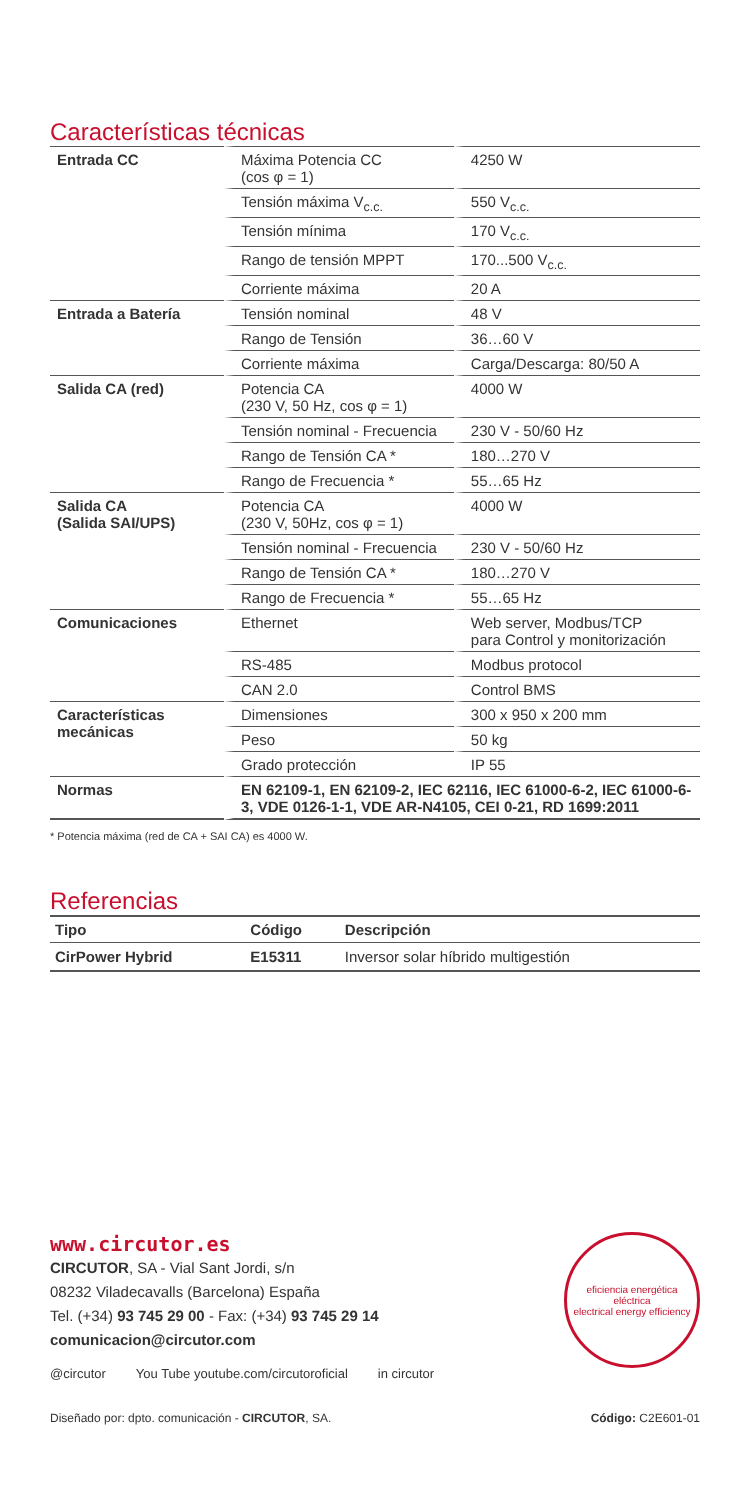Características técnicas
| Entrada CC | Máxima Potencia CC (cos φ = 1) | 4250 W |
| | Tensión máxima V<sub>c.c.</sub> | 550 V<sub>c.c.</sub> |
| | Tensión mínima | 170 V<sub>c.c.</sub> |
| | Rango de tensión MPPT | 170...500 V<sub>c.c.</sub> |
| | Corriente máxima | 20 A |
| Entrada a Batería | Tensión nominal | 48 V |
| | Rango de Tensión | 36…60 V |
| | Corriente máxima | Carga/Descarga: 80/50 A |
| Salida CA (red) | Potencia CA (230 V, 50 Hz, cos φ = 1) | 4000 W |
| | Tensión nominal - Frecuencia | 230 V - 50/60 Hz |
| | Rango de Tensión CA * | 180…270 V |
| | Rango de Frecuencia * | 55…65 Hz |
| Salida CA (Salida SAI/UPS) | Potencia CA (230 V, 50Hz, cos φ = 1) | 4000 W |
| | Tensión nominal - Frecuencia | 230 V - 50/60 Hz |
| | Rango de Tensión CA * | 180…270 V |
| | Rango de Frecuencia * | 55…65 Hz |
| Comunicaciones | Ethernet | Web server, Modbus/TCP para Control y monitorización |
| | RS-485 | Modbus protocol |
| | CAN 2.0 | Control BMS |
| Características mecánicas | Dimensiones | 300 x 950 x 200 mm |
| | Peso | 50 kg |
| | Grado protección | IP 55 |
| Normas | EN 62109-1, EN 62109-2, IEC 62116, IEC 61000-6-2, IEC 61000-6-3, VDE 0126-1-1, VDE AR-N4105, CEI 0-21, RD 1699:2011 | |
* Potencia máxima (red de CA + SAI CA) es 4000 W.
Referencias
| Tipo | Código | Descripción |
| --- | --- | --- |
| CirPower Hybrid | E15311 | Inversor solar híbrido multigestión |
www.circutor.es
CIRCUTOR, SA - Vial Sant Jordi, s/n
08232 Viladecavalls (Barcelona) España
Tel. (+34) 93 745 29 00 - Fax: (+34) 93 745 29 14
comunicacion@circutor.com
@circutor You Tube youtube.com/circutoroficial in circutor
eficiencia energética eléctrica
electrical energy efficiency
Diseñado por: dpto. comunicación - CIRCUTOR, SA. Código: C2E601-01